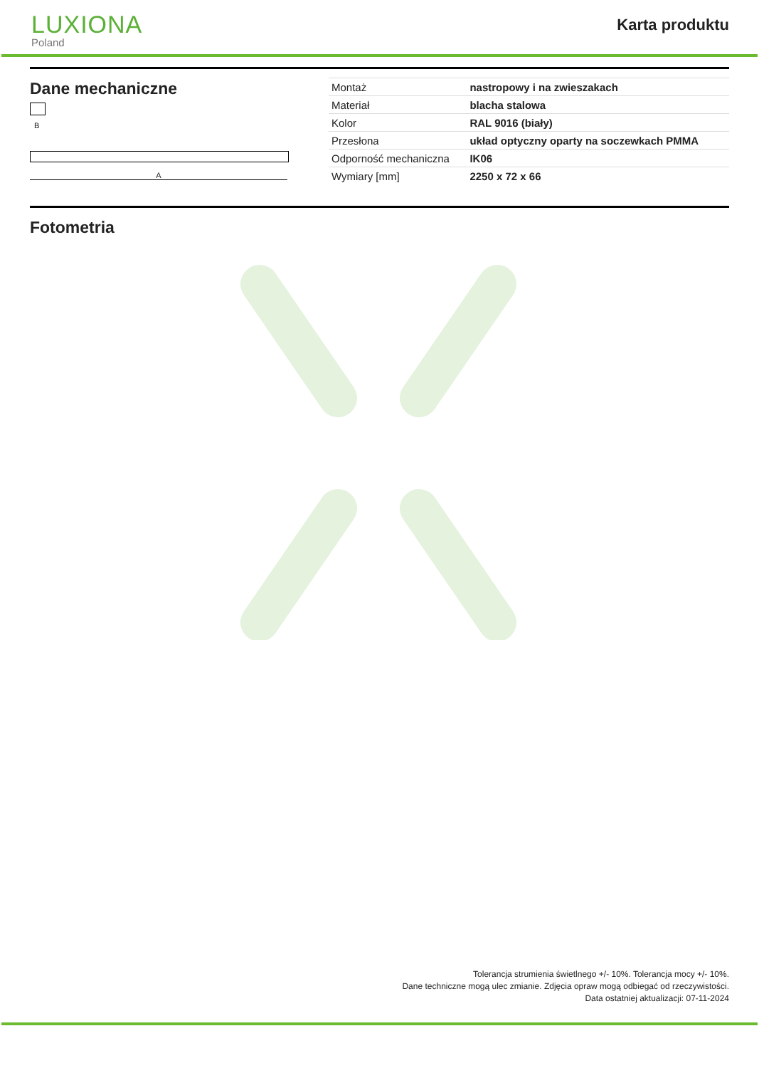LUXIONA
Poland
Karta produktu
Dane mechaniczne
B
A
| Montaż | nastropowy i na zwieszakach |
| Materiał | blacha stalowa |
| Kolor | RAL 9016 (biały) |
| Przesłona | układ optyczny oparty na soczewkach PMMA |
| Odporność mechaniczna | IK06 |
| Wymiary [mm] | 2250 x 72 x 66 |
Fotometria
Tolerancja strumienia świetlnego +/- 10%. Tolerancja mocy +/- 10%.
Dane techniczne mogą ulec zmianie. Zdjęcia opraw mogą odbiegać od rzeczywistości.
Data ostatniej aktualizacji: 07-11-2024